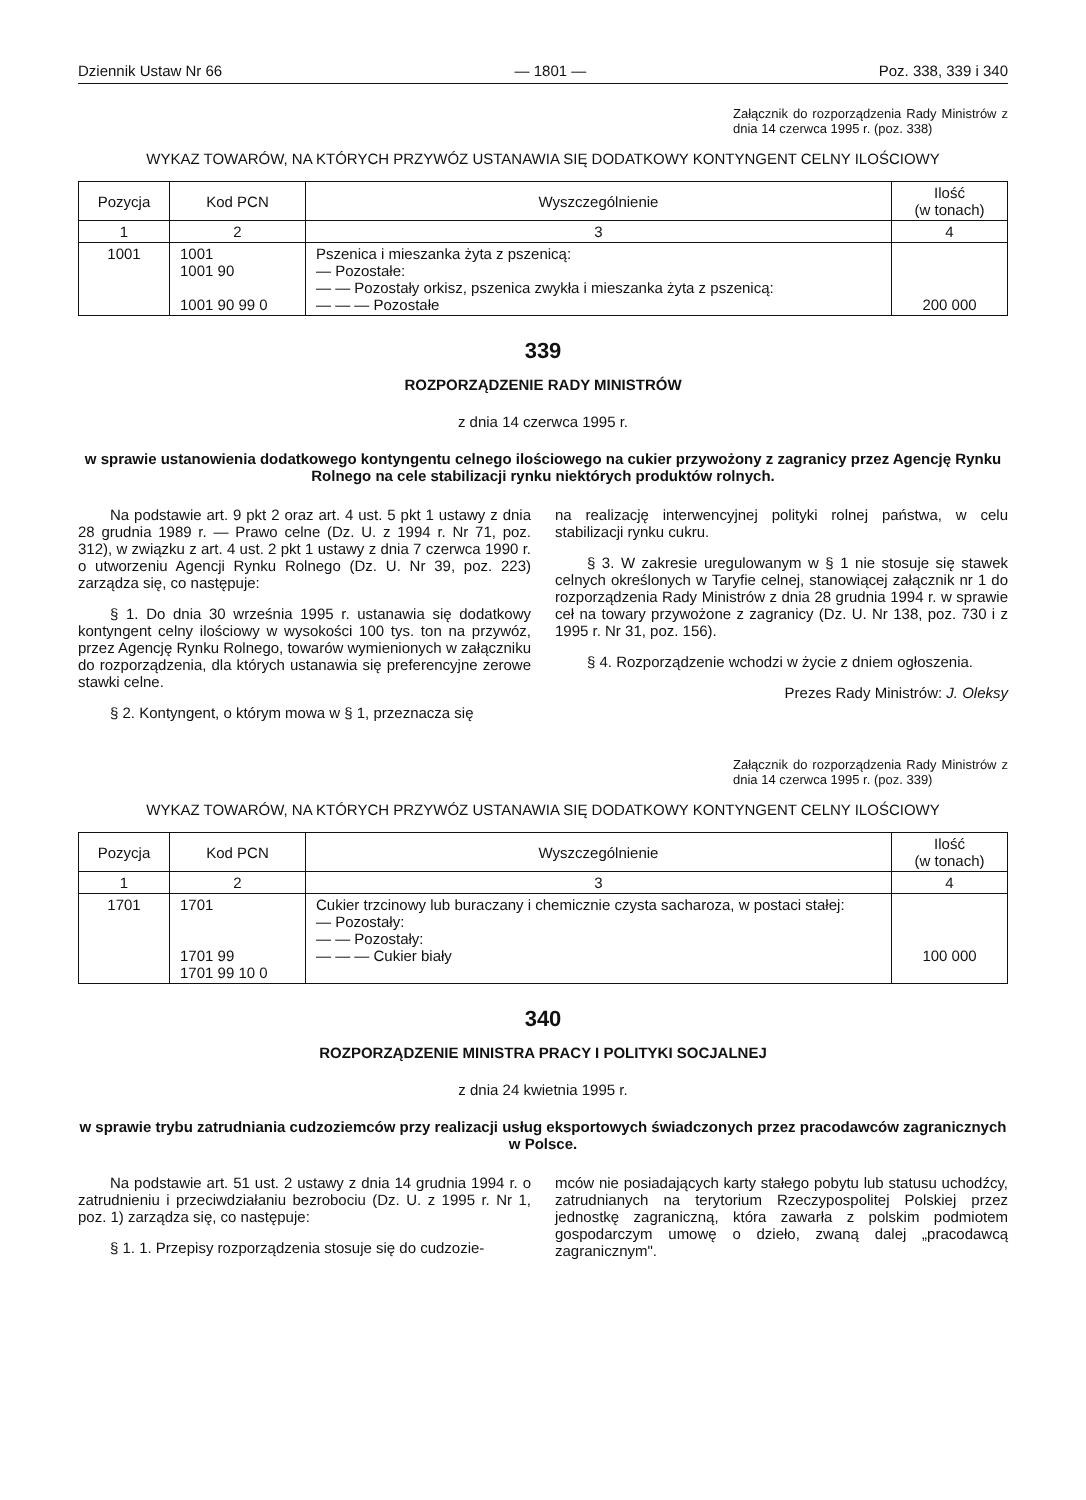Dziennik Ustaw Nr 66 — 1801 — Poz. 338, 339 i 340
Załącznik do rozporządzenia Rady Ministrów z dnia 14 czerwca 1995 r. (poz. 338)
WYKAZ TOWARÓW, NA KTÓRYCH PRZYWÓZ USTANAWIA SIĘ DODATKOWY KONTYNGENT CELNY ILOŚCIOWY
| Pozycja | Kod PCN | Wyszczególnienie | Ilość (w tonach) |
| --- | --- | --- | --- |
| 1 | 2 | 3 | 4 |
| 1001 | 1001 1001 90 1001 90 99 0 | Pszenica i mieszanka żyta z pszenicą: — Pozostałe: — — Pozostały orkisz, pszenica zwykła i mieszanka żyta z pszenicą: — — — Pozostałe | 200 000 |
339
ROZPORZĄDZENIE RADY MINISTRÓW
z dnia 14 czerwca 1995 r.
w sprawie ustanowienia dodatkowego kontyngentu celnego ilościowego na cukier przywożony z zagranicy przez Agencję Rynku Rolnego na cele stabilizacji rynku niektórych produktów rolnych.
Na podstawie art. 9 pkt 2 oraz art. 4 ust. 5 pkt 1 ustawy z dnia 28 grudnia 1989 r. — Prawo celne (Dz. U. z 1994 r. Nr 71, poz. 312), w związku z art. 4 ust. 2 pkt 1 ustawy z dnia 7 czerwca 1990 r. o utworzeniu Agencji Rynku Rolnego (Dz. U. Nr 39, poz. 223) zarządza się, co następuje:
§ 1. Do dnia 30 września 1995 r. ustanawia się dodatkowy kontyngent celny ilościowy w wysokości 100 tys. ton na przywóz, przez Agencję Rynku Rolnego, towarów wymienionych w załączniku do rozporządzenia, dla których ustanawia się preferencyjne zerowe stawki celne.
§ 2. Kontyngent, o którym mowa w § 1, przeznacza się
na realizację interwencyjnej polityki rolnej państwa, w celu stabilizacji rynku cukru.
§ 3. W zakresie uregulowanym w § 1 nie stosuje się stawek celnych określonych w Taryfie celnej, stanowiącej załącznik nr 1 do rozporządzenia Rady Ministrów z dnia 28 grudnia 1994 r. w sprawie ceł na towary przywożone z zagranicy (Dz. U. Nr 138, poz. 730 i z 1995 r. Nr 31, poz. 156).
§ 4. Rozporządzenie wchodzi w życie z dniem ogłoszenia.
Prezes Rady Ministrów: J. Oleksy
Załącznik do rozporządzenia Rady Ministrów z dnia 14 czerwca 1995 r. (poz. 339)
WYKAZ TOWARÓW, NA KTÓRYCH PRZYWÓZ USTANAWIA SIĘ DODATKOWY KONTYNGENT CELNY ILOŚCIOWY
| Pozycja | Kod PCN | Wyszczególnienie | Ilość (w tonach) |
| --- | --- | --- | --- |
| 1 | 2 | 3 | 4 |
| 1701 | 1701 1701 99 1701 99 10 0 | Cukier trzcinowy lub buraczany i chemicznie czysta sacharoza, w postaci stałej: — Pozostały: — — Pozostały: — — — Cukier biały | 100 000 |
340
ROZPORZĄDZENIE MINISTRA PRACY I POLITYKI SOCJALNEJ
z dnia 24 kwietnia 1995 r.
w sprawie trybu zatrudniania cudzoziemców przy realizacji usług eksportowych świadczonych przez pracodawców zagranicznych w Polsce.
Na podstawie art. 51 ust. 2 ustawy z dnia 14 grudnia 1994 r. o zatrudnieniu i przeciwdziałaniu bezrobociu (Dz. U. z 1995 r. Nr 1, poz. 1) zarządza się, co następuje:
§ 1. 1. Przepisy rozporządzenia stosuje się do cudzozie-
mców nie posiadających karty stałego pobytu lub statusu uchodźcy, zatrudnianych na terytorium Rzeczypospolitej Polskiej przez jednostkę zagraniczną, która zawarła z polskim podmiotem gospodarczym umowę o dzieło, zwaną dalej „pracodawcą zagranicznym".